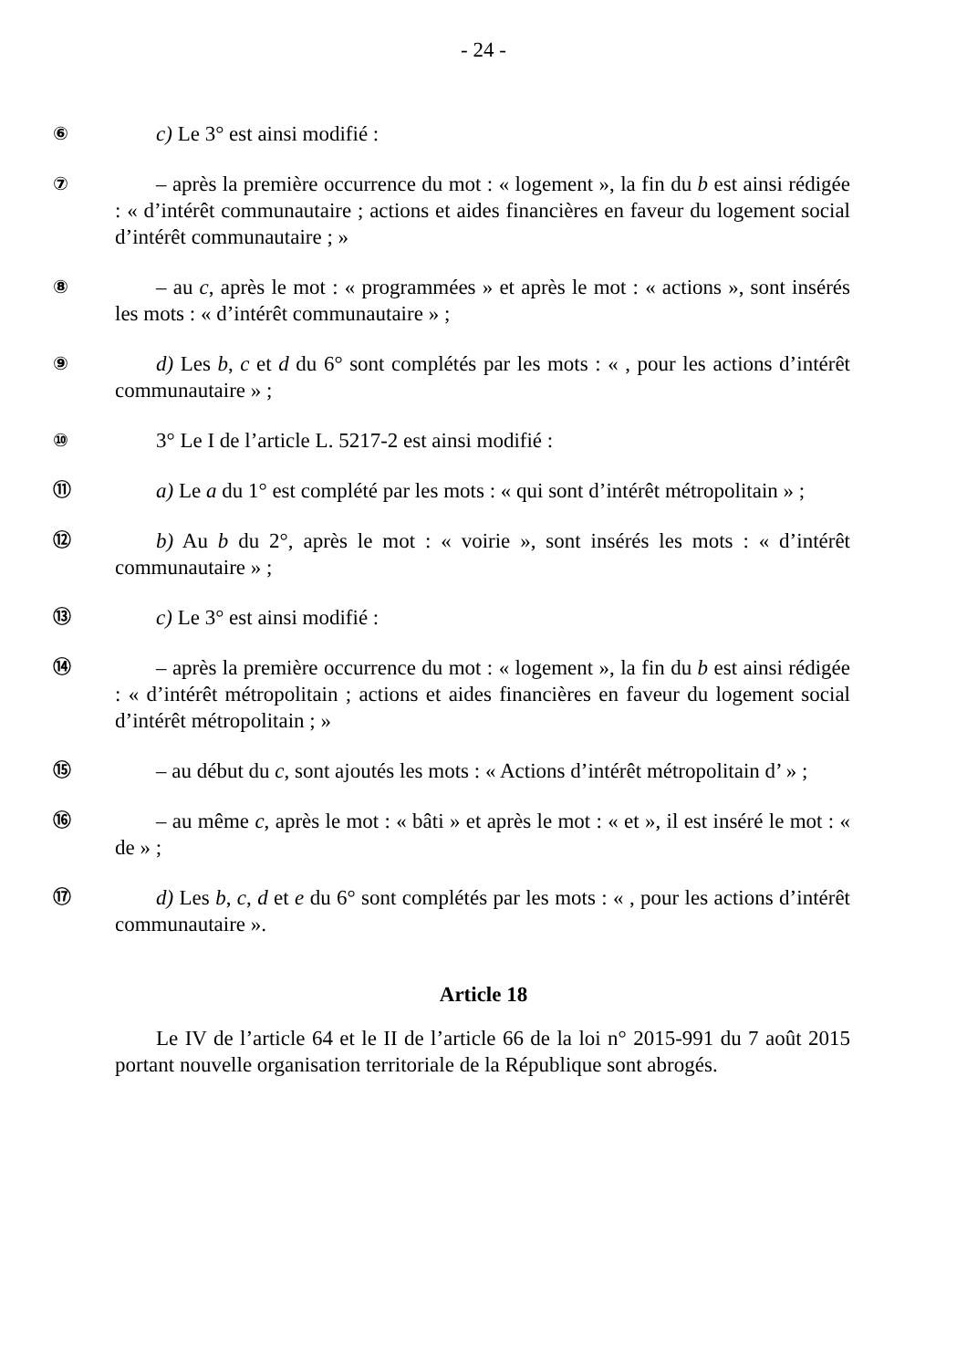- 24 -
⑥
c) Le 3° est ainsi modifié :
⑦
– après la première occurrence du mot : « logement », la fin du b est ainsi rédigée : « d’intérêt communautaire ; actions et aides financières en faveur du logement social d’intérêt communautaire ; »
⑧
– au c, après le mot : « programmées » et après le mot : « actions », sont insérés les mots : « d’intérêt communautaire » ;
⑨
d) Les b, c et d du 6° sont complétés par les mots : « , pour les actions d’intérêt communautaire » ;
⑩
3° Le I de l’article L. 5217-2 est ainsi modifié :
⑪
a) Le a du 1° est complété par les mots : « qui sont d’intérêt métropolitain » ;
⑫
b) Au b du 2°, après le mot : « voirie », sont insérés les mots : « d’intérêt communautaire » ;
⑬
c) Le 3° est ainsi modifié :
⑭
– après la première occurrence du mot : « logement », la fin du b est ainsi rédigée : « d’intérêt métropolitain ; actions et aides financières en faveur du logement social d’intérêt métropolitain ; »
⑮
– au début du c, sont ajoutés les mots : « Actions d’intérêt métropolitain d’ » ;
⑯
– au même c, après le mot : « bâti » et après le mot : « et », il est inséré le mot : « de » ;
⑰
d) Les b, c, d et e du 6° sont complétés par les mots : « , pour les actions d’intérêt communautaire ».
Article 18
Le IV de l’article 64 et le II de l’article 66 de la loi n° 2015-991 du 7 août 2015 portant nouvelle organisation territoriale de la République sont abrogés.